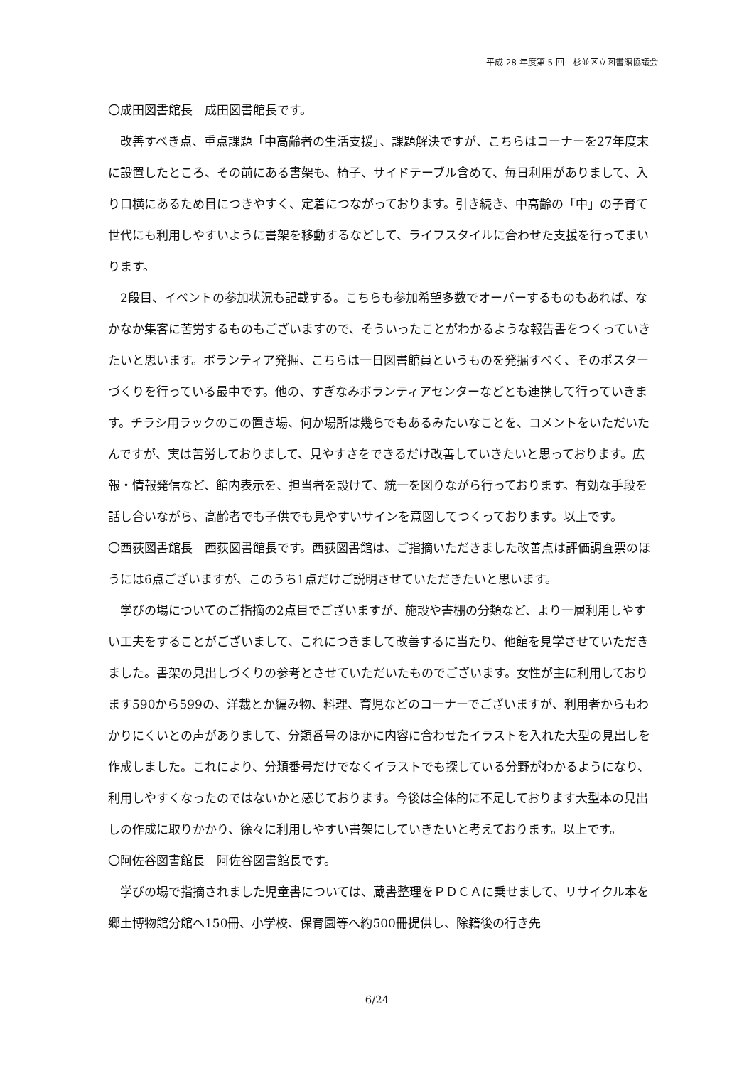平成 28 年度第 5 回　杉並区立図書館協議会
〇成田図書館長　成田図書館長です。
改善すべき点、重点課題「中高齢者の生活支援」、課題解決ですが、こちらはコーナーを27年度末に設置したところ、その前にある書架も、椅子、サイドテーブル含めて、毎日利用がありまして、入り口横にあるため目につきやすく、定着につながっております。引き続き、中高齢の「中」の子育て世代にも利用しやすいように書架を移動するなどして、ライフスタイルに合わせた支援を行ってまいります。
2段目、イベントの参加状況も記載する。こちらも参加希望多数でオーバーするものもあれば、なかなか集客に苦労するものもございますので、そういったことがわかるような報告書をつくっていきたいと思います。ボランティア発掘、こちらは一日図書館員というものを発掘すべく、そのポスターづくりを行っている最中です。他の、すぎなみボランティアセンターなどとも連携して行っていきます。チラシ用ラックのこの置き場、何か場所は幾らでもあるみたいなことを、コメントをいただいたんですが、実は苦労しておりまして、見やすさをできるだけ改善していきたいと思っております。広報・情報発信など、館内表示を、担当者を設けて、統一を図りながら行っております。有効な手段を話し合いながら、高齢者でも子供でも見やすいサインを意図してつくっております。以上です。
〇西荻図書館長　西荻図書館長です。西荻図書館は、ご指摘いただきました改善点は評価調査票のほうには6点ございますが、このうち1点だけご説明させていただきたいと思います。
学びの場についてのご指摘の2点目でございますが、施設や書棚の分類など、より一層利用しやすい工夫をすることがございまして、これにつきまして改善するに当たり、他館を見学させていただきました。書架の見出しづくりの参考とさせていただいたものでございます。女性が主に利用しております590から599の、洋裁とか編み物、料理、育児などのコーナーでございますが、利用者からもわかりにくいとの声がありまして、分類番号のほかに内容に合わせたイラストを入れた大型の見出しを作成しました。これにより、分類番号だけでなくイラストでも探している分野がわかるようになり、利用しやすくなったのではないかと感じております。今後は全体的に不足しております大型本の見出しの作成に取りかかり、徐々に利用しやすい書架にしていきたいと考えております。以上です。
〇阿佐谷図書館長　阿佐谷図書館長です。
学びの場で指摘されました児童書については、蔵書整理をＰＤＣＡに乗せまして、リサイクル本を郷土博物館分館へ150冊、小学校、保育園等へ約500冊提供し、除籍後の行き先
6/24